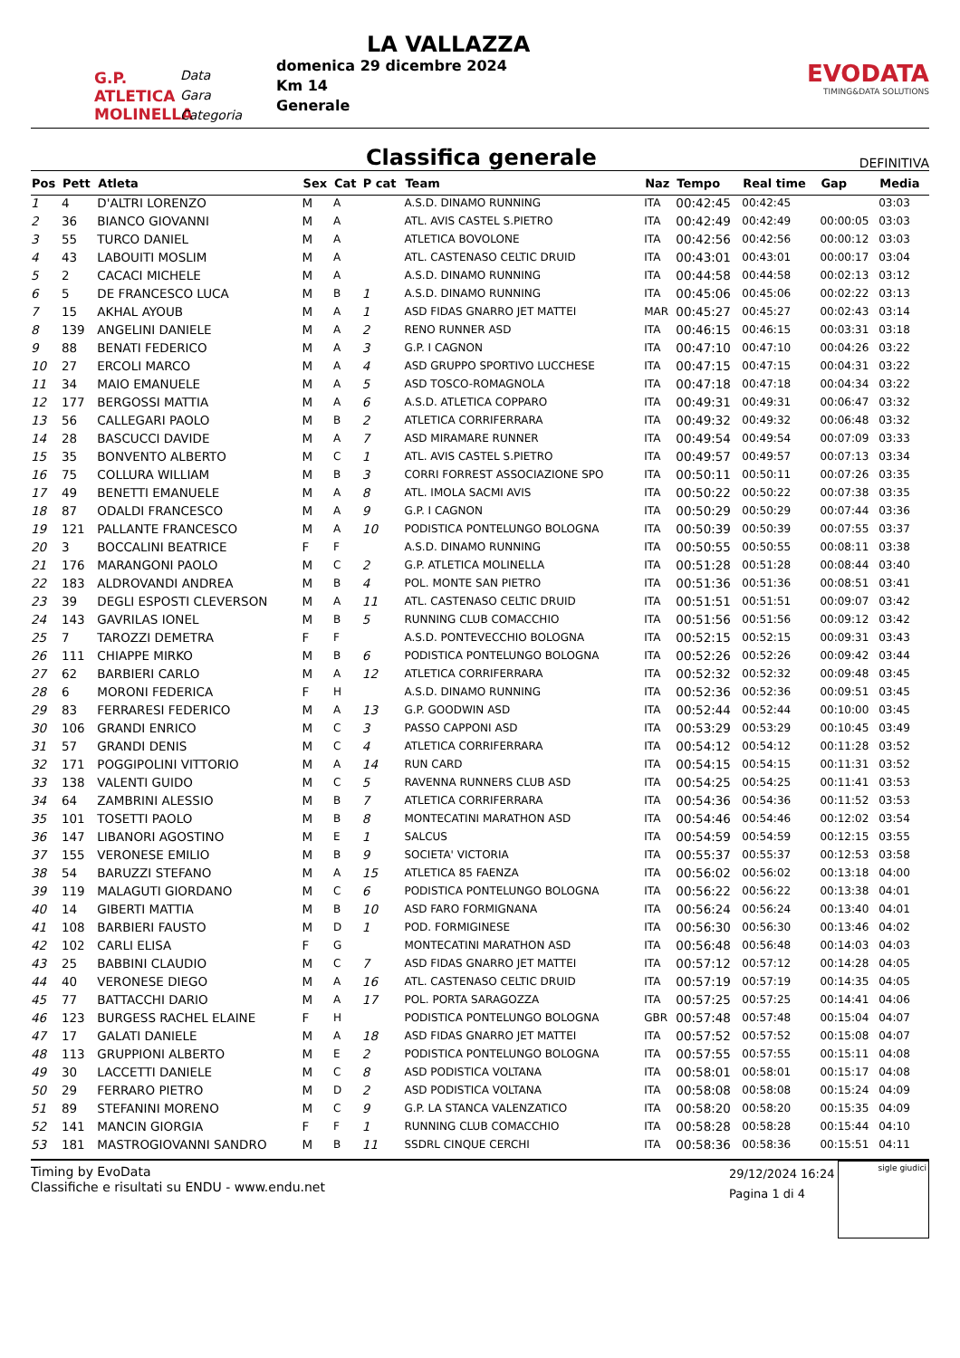G.P.
ATLETICA
MOLINELLA
Data
Gara
Categoria
LA VALLAZZA
domenica 29 dicembre 2024
Km 14
Generale
EVODATA
TIMING&DATA SOLUTIONS
Classifica generale
DEFINITIVA
| Pos | Pett | Atleta | Sex | Cat | P cat | Team | Naz | Tempo | Real time | Gap | Media |
| --- | --- | --- | --- | --- | --- | --- | --- | --- | --- | --- | --- |
| 1 | 4 | D'ALTRI LORENZO | M | A | | A.S.D. DINAMO RUNNING | ITA | 00:42:45 | 00:42:45 | | 03:03 |
| 2 | 36 | BIANCO GIOVANNI | M | A | | ATL. AVIS CASTEL S.PIETRO | ITA | 00:42:49 | 00:42:49 | 00:00:05 | 03:03 |
| 3 | 55 | TURCO DANIEL | M | A | | ATLETICA BOVOLONE | ITA | 00:42:56 | 00:42:56 | 00:00:12 | 03:03 |
| 4 | 43 | LABOUITI MOSLIM | M | A | | ATL. CASTENASO CELTIC DRUID | ITA | 00:43:01 | 00:43:01 | 00:00:17 | 03:04 |
| 5 | 2 | CACACI MICHELE | M | A | | A.S.D. DINAMO RUNNING | ITA | 00:44:58 | 00:44:58 | 00:02:13 | 03:12 |
| 6 | 5 | DE FRANCESCO LUCA | M | B | 1 | A.S.D. DINAMO RUNNING | ITA | 00:45:06 | 00:45:06 | 00:02:22 | 03:13 |
| 7 | 15 | AKHAL AYOUB | M | A | 1 | ASD FIDAS GNARRO JET MATTEI | MAR | 00:45:27 | 00:45:27 | 00:02:43 | 03:14 |
| 8 | 139 | ANGELINI DANIELE | M | A | 2 | RENO RUNNER ASD | ITA | 00:46:15 | 00:46:15 | 00:03:31 | 03:18 |
| 9 | 88 | BENATI FEDERICO | M | A | 3 | G.P. I CAGNON | ITA | 00:47:10 | 00:47:10 | 00:04:26 | 03:22 |
| 10 | 27 | ERCOLI MARCO | M | A | 4 | ASD GRUPPO SPORTIVO LUCCHESE | ITA | 00:47:15 | 00:47:15 | 00:04:31 | 03:22 |
| 11 | 34 | MAIO EMANUELE | M | A | 5 | ASD TOSCO-ROMAGNOLA | ITA | 00:47:18 | 00:47:18 | 00:04:34 | 03:22 |
| 12 | 177 | BERGOSSI MATTIA | M | A | 6 | A.S.D. ATLETICA COPPARO | ITA | 00:49:31 | 00:49:31 | 00:06:47 | 03:32 |
| 13 | 56 | CALLEGARI PAOLO | M | B | 2 | ATLETICA CORRIFERRARA | ITA | 00:49:32 | 00:49:32 | 00:06:48 | 03:32 |
| 14 | 28 | BASCUCCI DAVIDE | M | A | 7 | ASD MIRAMARE RUNNER | ITA | 00:49:54 | 00:49:54 | 00:07:09 | 03:33 |
| 15 | 35 | BONVENTO ALBERTO | M | C | 1 | ATL. AVIS CASTEL S.PIETRO | ITA | 00:49:57 | 00:49:57 | 00:07:13 | 03:34 |
| 16 | 75 | COLLURA WILLIAM | M | B | 3 | CORRI FORREST ASSOCIAZIONE SPO | ITA | 00:50:11 | 00:50:11 | 00:07:26 | 03:35 |
| 17 | 49 | BENETTI EMANUELE | M | A | 8 | ATL. IMOLA SACMI AVIS | ITA | 00:50:22 | 00:50:22 | 00:07:38 | 03:35 |
| 18 | 87 | ODALDI FRANCESCO | M | A | 9 | G.P. I CAGNON | ITA | 00:50:29 | 00:50:29 | 00:07:44 | 03:36 |
| 19 | 121 | PALLANTE FRANCESCO | M | A | 10 | PODISTICA PONTELUNGO BOLOGNA | ITA | 00:50:39 | 00:50:39 | 00:07:55 | 03:37 |
| 20 | 3 | BOCCALINI BEATRICE | F | F | | A.S.D. DINAMO RUNNING | ITA | 00:50:55 | 00:50:55 | 00:08:11 | 03:38 |
| 21 | 176 | MARANGONI PAOLO | M | C | 2 | G.P. ATLETICA MOLINELLA | ITA | 00:51:28 | 00:51:28 | 00:08:44 | 03:40 |
| 22 | 183 | ALDROVANDI ANDREA | M | B | 4 | POL. MONTE SAN PIETRO | ITA | 00:51:36 | 00:51:36 | 00:08:51 | 03:41 |
| 23 | 39 | DEGLI ESPOSTI CLEVERSON | M | A | 11 | ATL. CASTENASO CELTIC DRUID | ITA | 00:51:51 | 00:51:51 | 00:09:07 | 03:42 |
| 24 | 143 | GAVRILAS IONEL | M | B | 5 | RUNNING CLUB COMACCHIO | ITA | 00:51:56 | 00:51:56 | 00:09:12 | 03:42 |
| 25 | 7 | TAROZZI DEMETRA | F | F | | A.S.D. PONTEVECCHIO BOLOGNA | ITA | 00:52:15 | 00:52:15 | 00:09:31 | 03:43 |
| 26 | 111 | CHIAPPE MIRKO | M | B | 6 | PODISTICA PONTELUNGO BOLOGNA | ITA | 00:52:26 | 00:52:26 | 00:09:42 | 03:44 |
| 27 | 62 | BARBIERI CARLO | M | A | 12 | ATLETICA CORRIFERRARA | ITA | 00:52:32 | 00:52:32 | 00:09:48 | 03:45 |
| 28 | 6 | MORONI FEDERICA | F | H | | A.S.D. DINAMO RUNNING | ITA | 00:52:36 | 00:52:36 | 00:09:51 | 03:45 |
| 29 | 83 | FERRARESI FEDERICO | M | A | 13 | G.P. GOODWIN ASD | ITA | 00:52:44 | 00:52:44 | 00:10:00 | 03:45 |
| 30 | 106 | GRANDI ENRICO | M | C | 3 | PASSO CAPPONI ASD | ITA | 00:53:29 | 00:53:29 | 00:10:45 | 03:49 |
| 31 | 57 | GRANDI DENIS | M | C | 4 | ATLETICA CORRIFERRARA | ITA | 00:54:12 | 00:54:12 | 00:11:28 | 03:52 |
| 32 | 171 | POGGIPOLINI VITTORIO | M | A | 14 | RUN CARD | ITA | 00:54:15 | 00:54:15 | 00:11:31 | 03:52 |
| 33 | 138 | VALENTI GUIDO | M | C | 5 | RAVENNA RUNNERS CLUB ASD | ITA | 00:54:25 | 00:54:25 | 00:11:41 | 03:53 |
| 34 | 64 | ZAMBRINI ALESSIO | M | B | 7 | ATLETICA CORRIFERRARA | ITA | 00:54:36 | 00:54:36 | 00:11:52 | 03:53 |
| 35 | 101 | TOSETTI PAOLO | M | B | 8 | MONTECATINI MARATHON ASD | ITA | 00:54:46 | 00:54:46 | 00:12:02 | 03:54 |
| 36 | 147 | LIBANORI AGOSTINO | M | E | 1 | SALCUS | ITA | 00:54:59 | 00:54:59 | 00:12:15 | 03:55 |
| 37 | 155 | VERONESE EMILIO | M | B | 9 | SOCIETA' VICTORIA | ITA | 00:55:37 | 00:55:37 | 00:12:53 | 03:58 |
| 38 | 54 | BARUZZI STEFANO | M | A | 15 | ATLETICA 85 FAENZA | ITA | 00:56:02 | 00:56:02 | 00:13:18 | 04:00 |
| 39 | 119 | MALAGUTI GIORDANO | M | C | 6 | PODISTICA PONTELUNGO BOLOGNA | ITA | 00:56:22 | 00:56:22 | 00:13:38 | 04:01 |
| 40 | 14 | GIBERTI MATTIA | M | B | 10 | ASD FARO FORMIGNANA | ITA | 00:56:24 | 00:56:24 | 00:13:40 | 04:01 |
| 41 | 108 | BARBIERI FAUSTO | M | D | 1 | POD. FORMIGINESE | ITA | 00:56:30 | 00:56:30 | 00:13:46 | 04:02 |
| 42 | 102 | CARLI ELISA | F | G | | MONTECATINI MARATHON ASD | ITA | 00:56:48 | 00:56:48 | 00:14:03 | 04:03 |
| 43 | 25 | BABBINI CLAUDIO | M | C | 7 | ASD FIDAS GNARRO JET MATTEI | ITA | 00:57:12 | 00:57:12 | 00:14:28 | 04:05 |
| 44 | 40 | VERONESE DIEGO | M | A | 16 | ATL. CASTENASO CELTIC DRUID | ITA | 00:57:19 | 00:57:19 | 00:14:35 | 04:05 |
| 45 | 77 | BATTACCHI DARIO | M | A | 17 | POL. PORTA SARAGOZZA | ITA | 00:57:25 | 00:57:25 | 00:14:41 | 04:06 |
| 46 | 123 | BURGESS RACHEL ELAINE | F | H | | PODISTICA PONTELUNGO BOLOGNA | GBR | 00:57:48 | 00:57:48 | 00:15:04 | 04:07 |
| 47 | 17 | GALATI DANIELE | M | A | 18 | ASD FIDAS GNARRO JET MATTEI | ITA | 00:57:52 | 00:57:52 | 00:15:08 | 04:07 |
| 48 | 113 | GRUPPIONI ALBERTO | M | E | 2 | PODISTICA PONTELUNGO BOLOGNA | ITA | 00:57:55 | 00:57:55 | 00:15:11 | 04:08 |
| 49 | 30 | LACCETTI DANIELE | M | C | 8 | ASD PODISTICA VOLTANA | ITA | 00:58:01 | 00:58:01 | 00:15:17 | 04:08 |
| 50 | 29 | FERRARO PIETRO | M | D | 2 | ASD PODISTICA VOLTANA | ITA | 00:58:08 | 00:58:08 | 00:15:24 | 04:09 |
| 51 | 89 | STEFANINI MORENO | M | C | 9 | G.P. LA STANCA VALENZATICO | ITA | 00:58:20 | 00:58:20 | 00:15:35 | 04:09 |
| 52 | 141 | MANCIN GIORGIA | F | F | 1 | RUNNING CLUB COMACCHIO | ITA | 00:58:28 | 00:58:28 | 00:15:44 | 04:10 |
| 53 | 181 | MASTROGIOVANNI SANDRO | M | B | 11 | SSDRL CINQUE CERCHI | ITA | 00:58:36 | 00:58:36 | 00:15:51 | 04:11 |
Timing by EvoData
Classifiche e risultati su ENDU - www.endu.net
29/12/2024 16:24
Pagina 1 di 4
sigle giudici